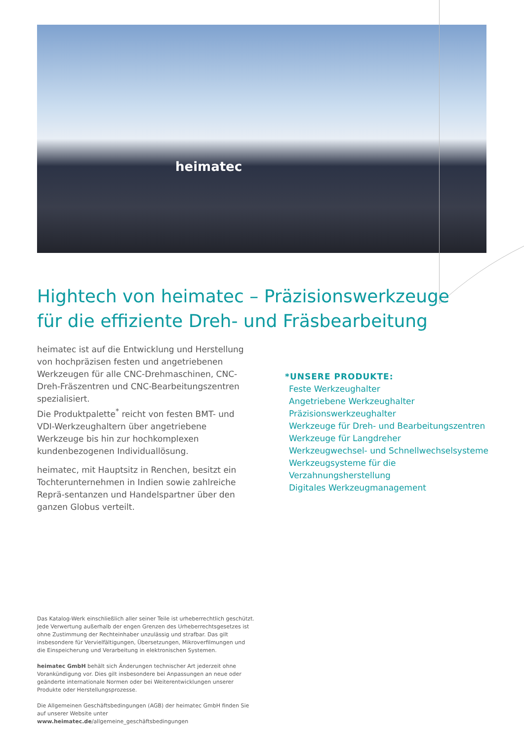heimatec
Hightech von heimatec – Präzisionswerkzeuge
für die effiziente Dreh- und Fräsbearbeitung
heimatec ist auf die Entwicklung und Herstellung von hochpräzisen festen und angetriebenen Werkzeugen für alle CNC-Drehmaschinen, CNC-Dreh-Fräszentren und CNC-Bearbeitungszentren spezialisiert.
Die Produktpalette<sup>*</sup> reicht von festen BMT- und VDI-Werkzeughaltern über angetriebene Werkzeuge bis hin zur hochkomplexen kundenbezogenen Individuallösung.
heimatec, mit Hauptsitz in Renchen, besitzt ein Tochterunternehmen in Indien sowie zahlreiche Reprä-sentanzen und Handelspartner über den ganzen Globus verteilt.
*UNSERE PRODUKTE:
Feste Werkzeughalter
Angetriebene Werkzeughalter
Präzisionswerkzeughalter
Werkzeuge für Dreh- und Bearbeitungszentren
Werkzeuge für Langdreher
Werkzeugwechsel- und Schnellwechselsysteme
Werkzeugsysteme für die Verzahnungsherstellung
Digitales Werkzeugmanagement
Das Katalog-Werk einschließlich aller seiner Teile ist urheberrechtlich geschützt. Jede Verwertung außerhalb der engen Grenzen des Urheberrechtsgesetzes ist ohne Zustimmung der Rechteinhaber unzulässig und strafbar. Das gilt insbesondere für Vervielfältigungen, Übersetzungen, Mikroverfilmungen und die Einspeicherung und Verarbeitung in elektronischen Systemen.
heimatec GmbH behält sich Änderungen technischer Art jederzeit ohne Vorankündigung vor. Dies gilt insbesondere bei Anpassungen an neue oder geänderte internationale Normen oder bei Weiterentwicklungen unserer Produkte oder Herstellungsprozesse.
Die Allgemeinen Geschäftsbedingungen (AGB) der heimatec GmbH finden Sie auf unserer Website unter www.heimatec.de/allgemeine_geschäftsbedingungen